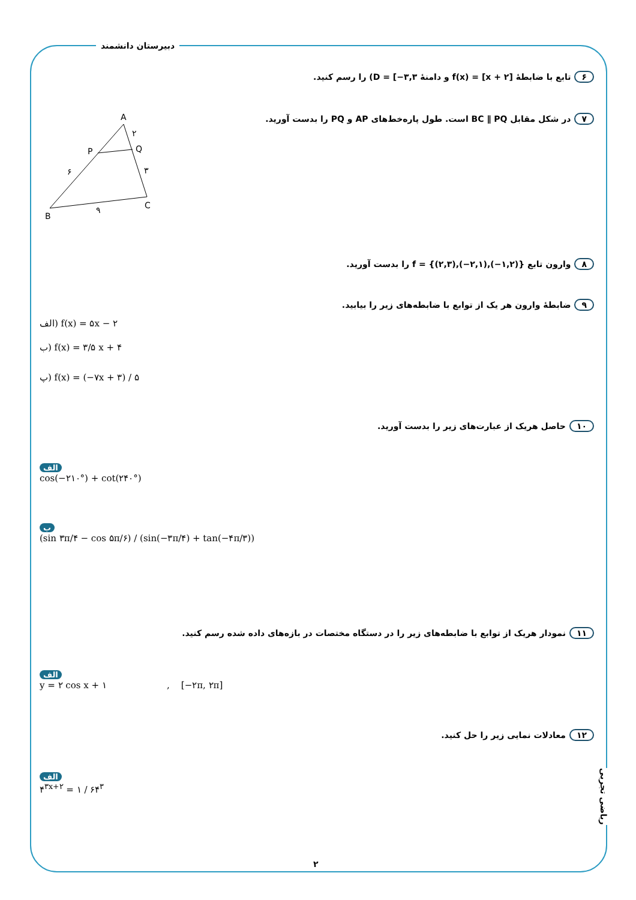دبیرستان دانشمند
۶ تابع با ضابطهٔ f(x) = [x + ۲] و دامنهٔ D = [−۳,۳) را رسم کنید.
۷ در شکل مقابل BC ∥ PQ است. طول پاره‌خط‌های AP و PQ را بدست آورید.
A
P
Q
B
C
۲
۶
۳
۹
۸ وارون تابع f = {(۲,۳),(−۲,۱),(−۱,۲)} را بدست آورید.
۹ ضابطهٔ وارون هر یک از توابع با ضابطه‌های زیر را بیابید.
الف) f(x) = ۵x − ۲
ب) f(x) = ۳/۵ x + ۴
پ) f(x) = (−۷x + ۳) / ۵
۱۰ حاصل هریک از عبارت‌های زیر را بدست آورید.
الف
cos(−۲۱۰°) + cot(۲۴۰°)
ب
(sin ۳π/۴ − cos ۵π/۶) / (sin(−۳π/۴) + tan(−۴π/۳))
۱۱ نمودار هریک از توابع با ضابطه‌های زیر را در دستگاه مختصات در بازه‌های داده شده رسم کنید.
الف
y = ۲ cos x + ۱ , [−۲π, ۲π]
۱۲ معادلات نمایی زیر را حل کنید.
الف
۴<sup>۳x+۲</sup> = ۱ / ۶۴<sup>۳</sup>
ریاضی تجربی
۲